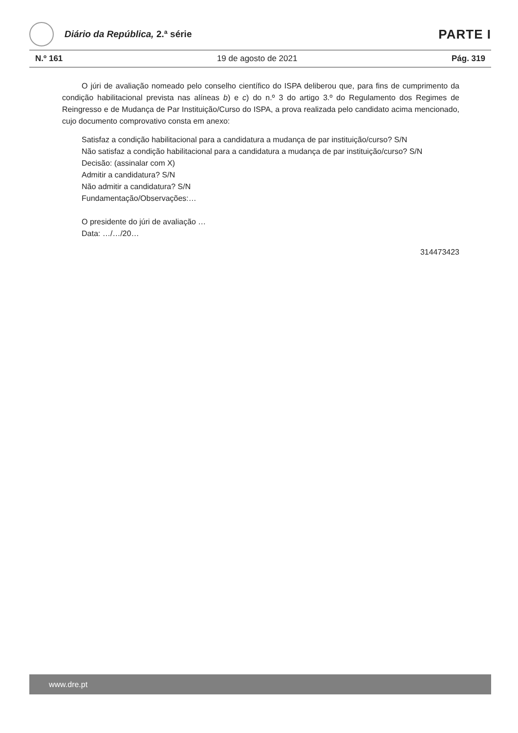Diário da República, 2.ª série
PARTE I
N.º 161 19 de agosto de 2021 Pág. 319
O júri de avaliação nomeado pelo conselho científico do ISPA deliberou que, para fins de cumprimento da condição habilitacional prevista nas alíneas b) e c) do n.º 3 do artigo 3.º do Regulamento dos Regimes de Reingresso e de Mudança de Par Instituição/Curso do ISPA, a prova realizada pelo candidato acima mencionado, cujo documento comprovativo consta em anexo:
Satisfaz a condição habilitacional para a candidatura a mudança de par instituição/curso? S/N
Não satisfaz a condição habilitacional para a candidatura a mudança de par instituição/curso? S/N
Decisão: (assinalar com X)
Admitir a candidatura? S/N
Não admitir a candidatura? S/N
Fundamentação/Observações:…
O presidente do júri de avaliação …
Data: …/…/20…
314473423
www.dre.pt